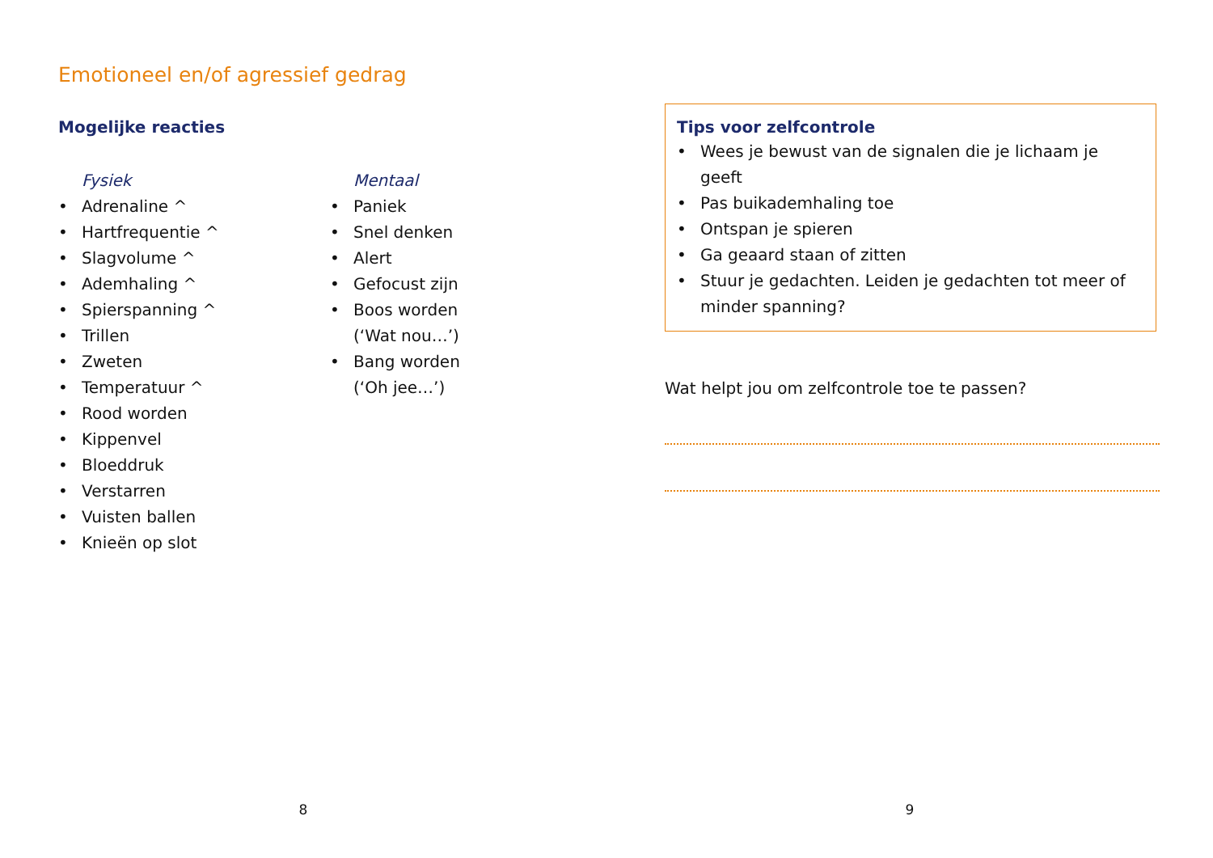Emotioneel en/of agressief gedrag
Mogelijke reacties
Fysiek
• Adrenaline ^
• Hartfrequentie ^
• Slagvolume ^
• Ademhaling ^
• Spierspanning ^
• Trillen
• Zweten
• Temperatuur ^
• Rood worden
• Kippenvel
• Bloeddruk
• Verstarren
• Vuisten ballen
• Knieën op slot
Mentaal
• Paniek
• Snel denken
• Alert
• Gefocust zijn
• Boos worden
(‘Wat nou…’)
• Bang worden
(‘Oh jee…’)
8
Tips voor zelfcontrole
• Wees je bewust van de signalen die je lichaam je geeft
• Pas buikademhaling toe
• Ontspan je spieren
• Ga geaard staan of zitten
• Stuur je gedachten. Leiden je gedachten tot meer of minder spanning?
Wat helpt jou om zelfcontrole toe te passen?
9